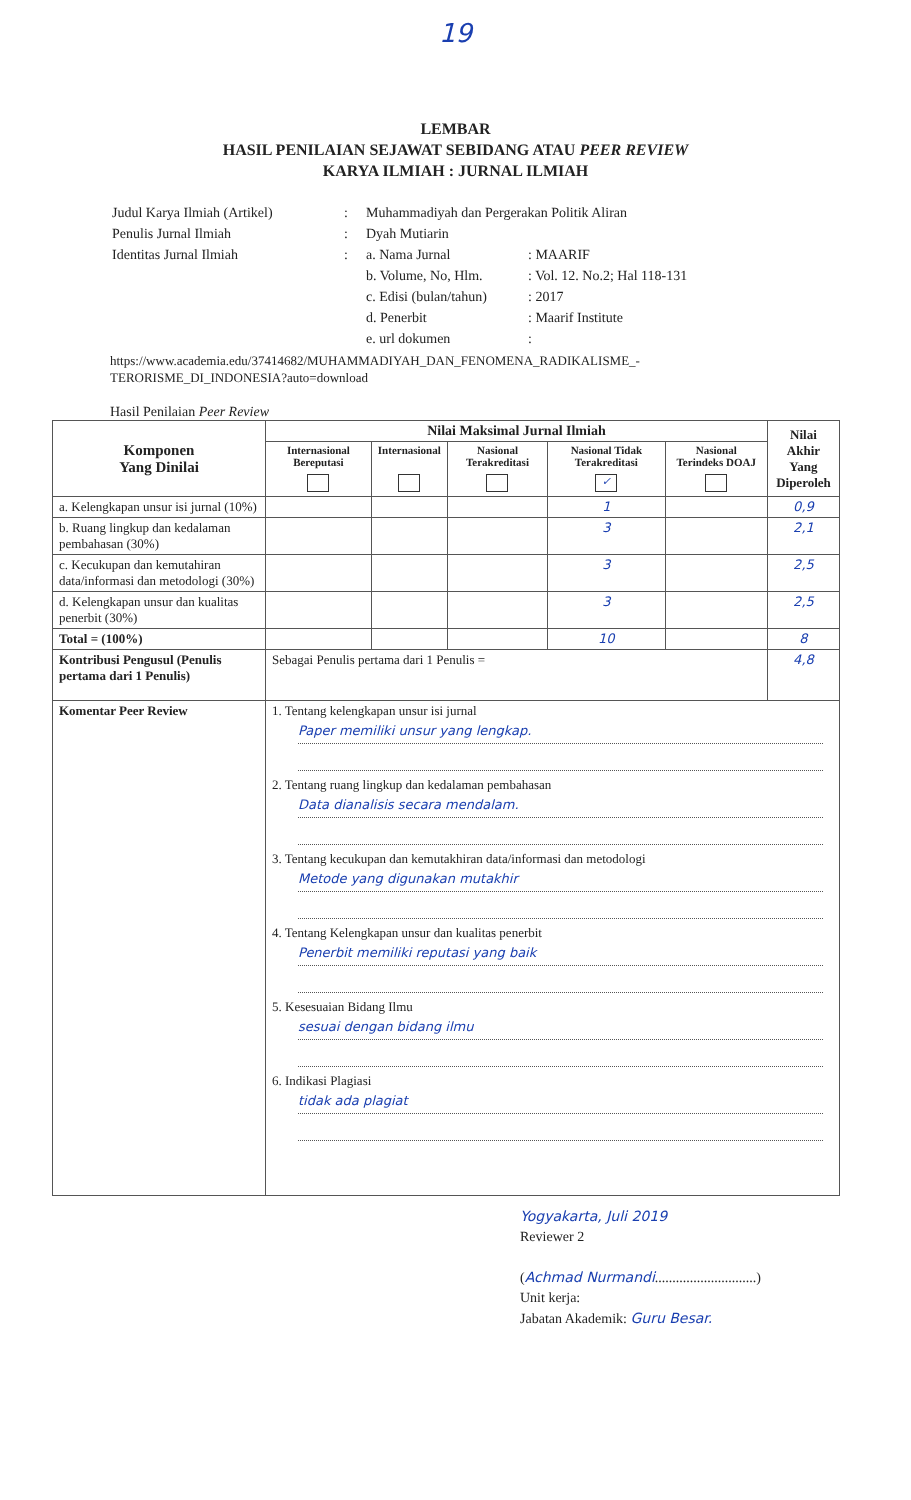19
LEMBAR
HASIL PENILAIAN SEJAWAT SEBIDANG ATAU PEER REVIEW
KARYA ILMIAH : JURNAL ILMIAH
| Judul Karya Ilmiah (Artikel) | : | Muhammadiyah dan Pergerakan Politik Aliran | |
| Penulis Jurnal Ilmiah | : | Dyah Mutiarin | |
| Identitas Jurnal Ilmiah | : | a. Nama Jurnal | : MAARIF |
| | | b. Volume, No, Hlm. | : Vol. 12. No.2; Hal 118-131 |
| | | c. Edisi (bulan/tahun) | : 2017 |
| | | d. Penerbit | : Maarif Institute |
| | | e. url dokumen | : |
https://www.academia.edu/37414682/MUHAMMADIYAH_DAN_FENOMENA_RADIKALISME_-
TERORISME_DI_INDONESIA?auto=download
Hasil Penilaian Peer Review
| Komponen Yang Dinilai | Nilai Maksimal Jurnal Ilmiah | | | | | Nilai Akhir Yang Diperoleh |
| --- | --- | --- | --- | --- | --- | --- |
| | Internasional Bereputasi | Internasional | Nasional Terakreditasi | Nasional Tidak Terakreditasi ✓ | Nasional Terindeks DOAJ | |
| a. Kelengkapan unsur isi jurnal (10%) | | | | 1 | | 0,9 |
| b. Ruang lingkup dan kedalaman pembahasan (30%) | | | | 3 | | 2,1 |
| c. Kecukupan dan kemutahiran data/informasi dan metodologi (30%) | | | | 3 | | 2,5 |
| d. Kelengkapan unsur dan kualitas penerbit (30%) | | | | 3 | | 2,5 |
| Total = (100%) | | | | 10 | | 8 |
| Kontribusi Pengusul (Penulis pertama dari 1 Penulis) | Sebagai Penulis pertama dari 1 Penulis = | | | | | 4,8 |
| Komentar Peer Review | 1. Tentang kelengkapan unsur isi jurnal Paper memiliki unsur yang lengkap. 2. Tentang ruang lingkup dan kedalaman pembahasan Data dianalisis secara mendalam. 3. Tentang kecukupan dan kemutakhiran data/informasi dan metodologi Metode yang digunakan mutakhir 4. Tentang Kelengkapan unsur dan kualitas penerbit Penerbit memiliki reputasi yang baik 5. Kesesuaian Bidang Ilmu sesuai dengan bidang ilmu 6. Indikasi Plagiasi tidak ada plagiat | | | | | |
Yogyakarta, Juli 2019
Reviewer 2
(Achmad Nurmandi.............................)
Unit kerja:
Jabatan Akademik: Guru Besar.